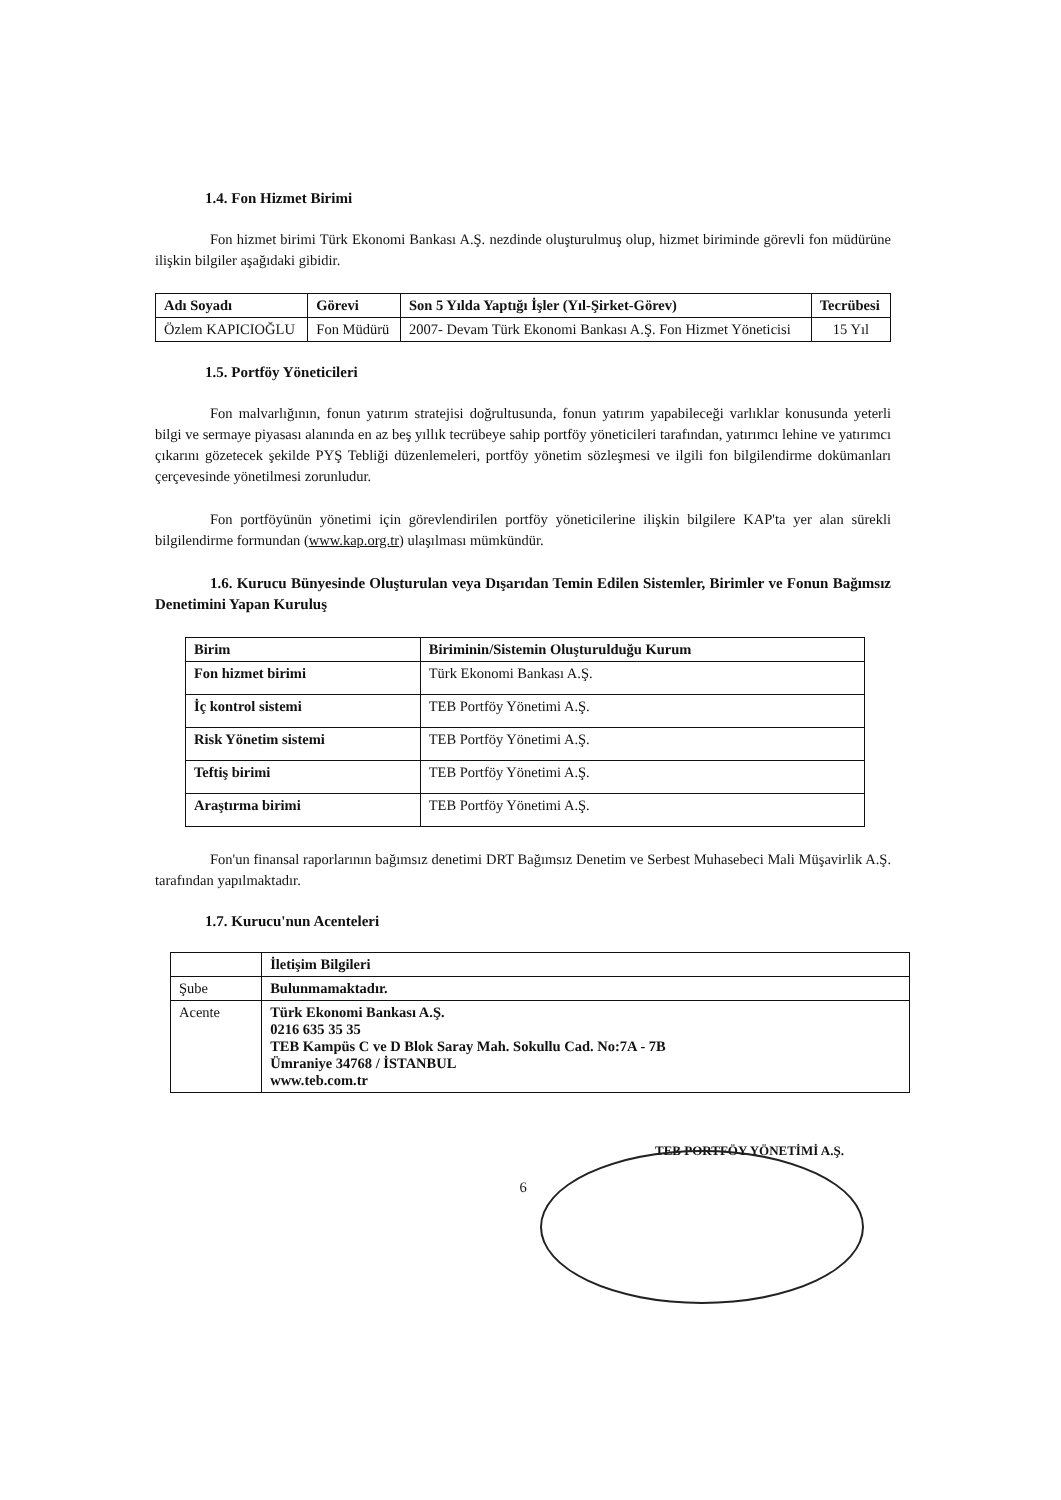1.4. Fon Hizmet Birimi
Fon hizmet birimi Türk Ekonomi Bankası A.Ş. nezdinde oluşturulmuş olup, hizmet biriminde görevli fon müdürüne ilişkin bilgiler aşağıdaki gibidir.
| Adı Soyadı | Görevi | Son 5 Yılda Yaptığı İşler (Yıl-Şirket-Görev) | Tecrübesi |
| --- | --- | --- | --- |
| Özlem KAPICIOĞLU | Fon Müdürü | 2007- Devam Türk Ekonomi Bankası A.Ş. Fon Hizmet Yöneticisi | 15 Yıl |
1.5. Portföy Yöneticileri
Fon malvarlığının, fonun yatırım stratejisi doğrultusunda, fonun yatırım yapabileceği varlıklar konusunda yeterli bilgi ve sermaye piyasası alanında en az beş yıllık tecrübeye sahip portföy yöneticileri tarafından, yatırımcı lehine ve yatırımcı çıkarını gözetecek şekilde PYŞ Tebliği düzenlemeleri, portföy yönetim sözleşmesi ve ilgili fon bilgilendirme dokümanları çerçevesinde yönetilmesi zorunludur.
Fon portföyünün yönetimi için görevlendirilen portföy yöneticilerine ilişkin bilgilere KAP'ta yer alan sürekli bilgilendirme formundan (www.kap.org.tr) ulaşılması mümkündür.
1.6. Kurucu Bünyesinde Oluşturulan veya Dışarıdan Temin Edilen Sistemler, Birimler ve Fonun Bağımsız Denetimini Yapan Kuruluş
| Birim | Biriminin/Sistemin Oluşturulduğu Kurum |
| --- | --- |
| Fon hizmet birimi | Türk Ekonomi Bankası A.Ş. |
| İç kontrol sistemi | TEB Portföy Yönetimi A.Ş. |
| Risk Yönetim sistemi | TEB Portföy Yönetimi A.Ş. |
| Teftiş birimi | TEB Portföy Yönetimi A.Ş. |
| Araştırma birimi | TEB Portföy Yönetimi A.Ş. |
Fon'un finansal raporlarının bağımsız denetimi DRT Bağımsız Denetim ve Serbest Muhasebeci Mali Müşavirlik A.Ş. tarafından yapılmaktadır.
1.7. Kurucu'nun Acenteleri
| | İletişim Bilgileri |
| Şube | Bulunmamaktadır. |
| Acente | Türk Ekonomi Bankası A.Ş. 0216 635 35 35 TEB Kampüs C ve D Blok Saray Mah. Sokullu Cad. No:7A - 7B Ümraniye 34768 / İSTANBUL www.teb.com.tr |
TEB PORTFÖY YÖNETİMİ A.Ş.
6